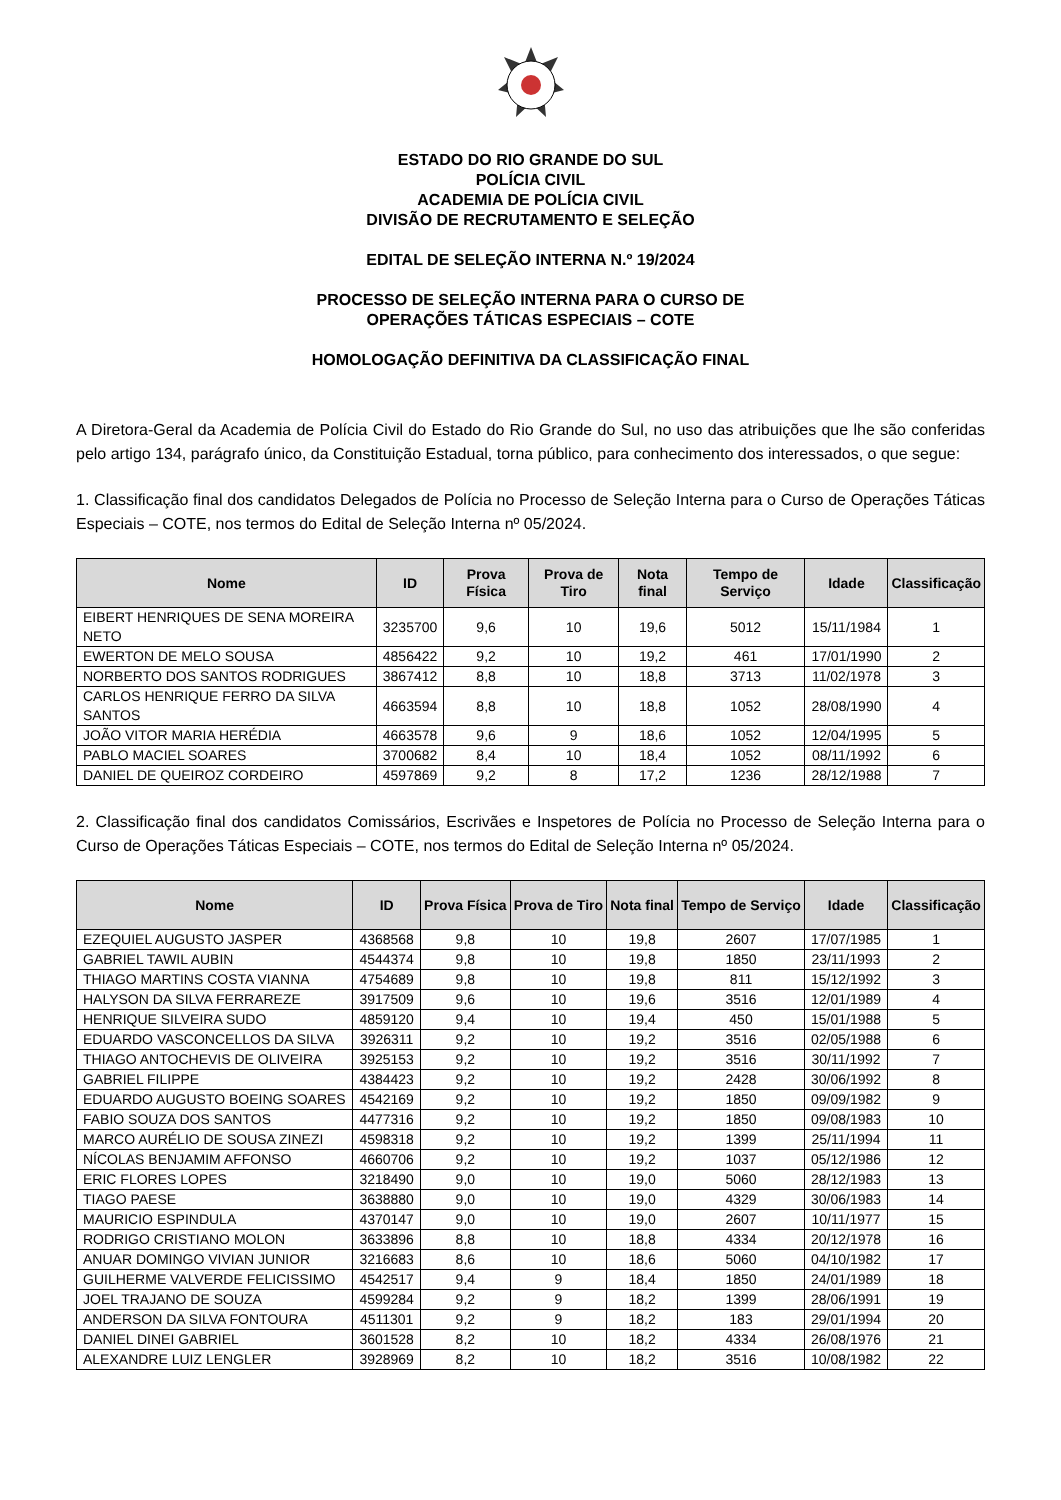ESTADO DO RIO GRANDE DO SUL
POLÍCIA CIVIL
ACADEMIA DE POLÍCIA CIVIL
DIVISÃO DE RECRUTAMENTO E SELEÇÃO
EDITAL DE SELEÇÃO INTERNA N.º 19/2024
PROCESSO DE SELEÇÃO INTERNA PARA O CURSO DE
OPERAÇÕES TÁTICAS ESPECIAIS – COTE
HOMOLOGAÇÃO DEFINITIVA DA CLASSIFICAÇÃO FINAL
A Diretora-Geral da Academia de Polícia Civil do Estado do Rio Grande do Sul, no uso das atribuições que lhe são conferidas pelo artigo 134, parágrafo único, da Constituição Estadual, torna público, para conhecimento dos interessados, o que segue:
1. Classificação final dos candidatos Delegados de Polícia no Processo de Seleção Interna para o Curso de Operações Táticas Especiais – COTE, nos termos do Edital de Seleção Interna nº 05/2024.
| Nome | ID | Prova Física | Prova de Tiro | Nota final | Tempo de Serviço | Idade | Classificação |
| --- | --- | --- | --- | --- | --- | --- | --- |
| EIBERT HENRIQUES DE SENA MOREIRA NETO | 3235700 | 9,6 | 10 | 19,6 | 5012 | 15/11/1984 | 1 |
| EWERTON DE MELO SOUSA | 4856422 | 9,2 | 10 | 19,2 | 461 | 17/01/1990 | 2 |
| NORBERTO DOS SANTOS RODRIGUES | 3867412 | 8,8 | 10 | 18,8 | 3713 | 11/02/1978 | 3 |
| CARLOS HENRIQUE FERRO DA SILVA SANTOS | 4663594 | 8,8 | 10 | 18,8 | 1052 | 28/08/1990 | 4 |
| JOÃO VITOR MARIA HERÉDIA | 4663578 | 9,6 | 9 | 18,6 | 1052 | 12/04/1995 | 5 |
| PABLO MACIEL SOARES | 3700682 | 8,4 | 10 | 18,4 | 1052 | 08/11/1992 | 6 |
| DANIEL DE QUEIROZ CORDEIRO | 4597869 | 9,2 | 8 | 17,2 | 1236 | 28/12/1988 | 7 |
2. Classificação final dos candidatos Comissários, Escrivães e Inspetores de Polícia no Processo de Seleção Interna para o Curso de Operações Táticas Especiais – COTE, nos termos do Edital de Seleção Interna nº 05/2024.
| Nome | ID | Prova Física | Prova de Tiro | Nota final | Tempo de Serviço | Idade | Classificação |
| --- | --- | --- | --- | --- | --- | --- | --- |
| EZEQUIEL AUGUSTO JASPER | 4368568 | 9,8 | 10 | 19,8 | 2607 | 17/07/1985 | 1 |
| GABRIEL TAWIL AUBIN | 4544374 | 9,8 | 10 | 19,8 | 1850 | 23/11/1993 | 2 |
| THIAGO MARTINS COSTA VIANNA | 4754689 | 9,8 | 10 | 19,8 | 811 | 15/12/1992 | 3 |
| HALYSON DA SILVA FERRAREZE | 3917509 | 9,6 | 10 | 19,6 | 3516 | 12/01/1989 | 4 |
| HENRIQUE SILVEIRA SUDO | 4859120 | 9,4 | 10 | 19,4 | 450 | 15/01/1988 | 5 |
| EDUARDO VASCONCELLOS DA SILVA | 3926311 | 9,2 | 10 | 19,2 | 3516 | 02/05/1988 | 6 |
| THIAGO ANTOCHEVIS DE OLIVEIRA | 3925153 | 9,2 | 10 | 19,2 | 3516 | 30/11/1992 | 7 |
| GABRIEL FILIPPE | 4384423 | 9,2 | 10 | 19,2 | 2428 | 30/06/1992 | 8 |
| EDUARDO AUGUSTO BOEING SOARES | 4542169 | 9,2 | 10 | 19,2 | 1850 | 09/09/1982 | 9 |
| FABIO SOUZA DOS SANTOS | 4477316 | 9,2 | 10 | 19,2 | 1850 | 09/08/1983 | 10 |
| MARCO AURÉLIO DE SOUSA ZINEZI | 4598318 | 9,2 | 10 | 19,2 | 1399 | 25/11/1994 | 11 |
| NÍCOLAS BENJAMIM AFFONSO | 4660706 | 9,2 | 10 | 19,2 | 1037 | 05/12/1986 | 12 |
| ERIC FLORES LOPES | 3218490 | 9,0 | 10 | 19,0 | 5060 | 28/12/1983 | 13 |
| TIAGO PAESE | 3638880 | 9,0 | 10 | 19,0 | 4329 | 30/06/1983 | 14 |
| MAURICIO ESPINDULA | 4370147 | 9,0 | 10 | 19,0 | 2607 | 10/11/1977 | 15 |
| RODRIGO CRISTIANO MOLON | 3633896 | 8,8 | 10 | 18,8 | 4334 | 20/12/1978 | 16 |
| ANUAR DOMINGO VIVIAN JUNIOR | 3216683 | 8,6 | 10 | 18,6 | 5060 | 04/10/1982 | 17 |
| GUILHERME VALVERDE FELICISSIMO | 4542517 | 9,4 | 9 | 18,4 | 1850 | 24/01/1989 | 18 |
| JOEL TRAJANO DE SOUZA | 4599284 | 9,2 | 9 | 18,2 | 1399 | 28/06/1991 | 19 |
| ANDERSON DA SILVA FONTOURA | 4511301 | 9,2 | 9 | 18,2 | 183 | 29/01/1994 | 20 |
| DANIEL DINEI GABRIEL | 3601528 | 8,2 | 10 | 18,2 | 4334 | 26/08/1976 | 21 |
| ALEXANDRE LUIZ LENGLER | 3928969 | 8,2 | 10 | 18,2 | 3516 | 10/08/1982 | 22 |